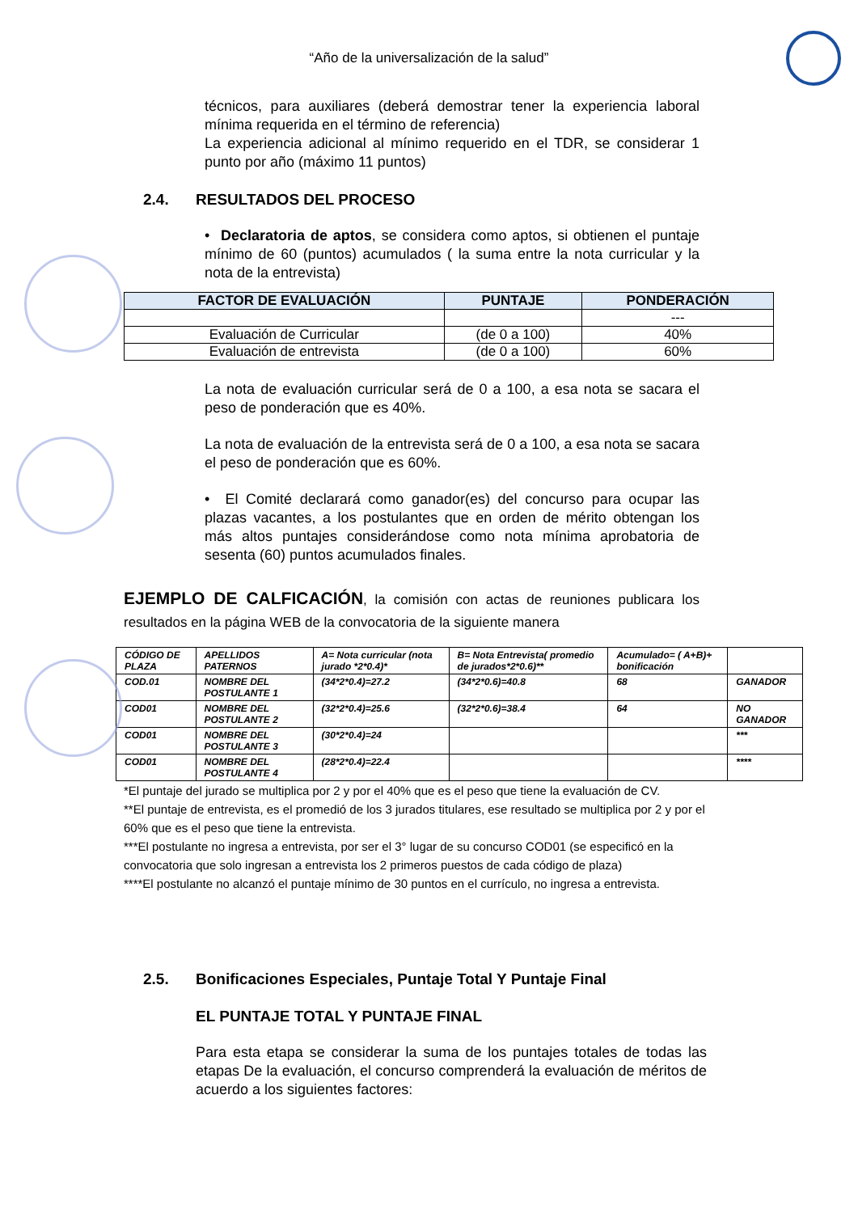“Año de la universalización de la salud”
técnicos, para auxiliares (deberá demostrar tener la experiencia laboral mínima requerida en el término de referencia)
La experiencia adicional al mínimo requerido en el TDR, se considerar 1 punto por año (máximo 11 puntos)
2.4. RESULTADOS DEL PROCESO
• Declaratoria de aptos, se considera como aptos, si obtienen el puntaje mínimo de 60 (puntos) acumulados ( la suma entre la nota curricular y la nota de la entrevista)
| FACTOR DE EVALUACIÓN | PUNTAJE | PONDERACIÓN |
| --- | --- | --- |
| | | --- |
| Evaluación de Curricular | (de 0 a 100) | 40% |
| Evaluación de entrevista | (de 0 a 100) | 60% |
La nota de evaluación curricular será de 0 a 100, a esa nota se sacara el peso de ponderación que es 40%.
La nota de evaluación de la entrevista será de 0 a 100, a esa nota se sacara el peso de ponderación que es 60%.
• El Comité declarará como ganador(es) del concurso para ocupar las plazas vacantes, a los postulantes que en orden de mérito obtengan los más altos puntajes considerándose como nota mínima aprobatoria de sesenta (60) puntos acumulados finales.
EJEMPLO DE CALFICACIÓN, la comisión con actas de reuniones publicara los resultados en la página WEB de la convocatoria de la siguiente manera
| CÓDIGO DE PLAZA | APELLIDOS PATERNOS | A= Nota curricular (nota jurado *2*0.4)* | B= Nota Entrevista( promedio de jurados*2*0.6)** | Acumulado= ( A+B)+ bonificación | |
| COD.01 | NOMBRE DEL POSTULANTE 1 | (34*2*0.4)=27.2 | (34*2*0.6)=40.8 | 68 | GANADOR |
| COD01 | NOMBRE DEL POSTULANTE 2 | (32*2*0.4)=25.6 | (32*2*0.6)=38.4 | 64 | NO GANADOR |
| COD01 | NOMBRE DEL POSTULANTE 3 | (30*2*0.4)=24 | | | *** |
| COD01 | NOMBRE DEL POSTULANTE 4 | (28*2*0.4)=22.4 | | | **** |
*El puntaje del jurado se multiplica por 2 y por el 40% que es el peso que tiene la evaluación de CV.
**El puntaje de entrevista, es el promedió de los 3 jurados titulares, ese resultado se multiplica por 2 y por el 60% que es el peso que tiene la entrevista.
***El postulante no ingresa a entrevista, por ser el 3° lugar de su concurso COD01 (se especificó en la convocatoria que solo ingresan a entrevista los 2 primeros puestos de cada código de plaza)
****El postulante no alcanzó el puntaje mínimo de 30 puntos en el currículo, no ingresa a entrevista.
2.5. Bonificaciones Especiales, Puntaje Total Y Puntaje Final
EL PUNTAJE TOTAL Y PUNTAJE FINAL
Para esta etapa se considerar la suma de los puntajes totales de todas las etapas De la evaluación, el concurso comprenderá la evaluación de méritos de acuerdo a los siguientes factores: